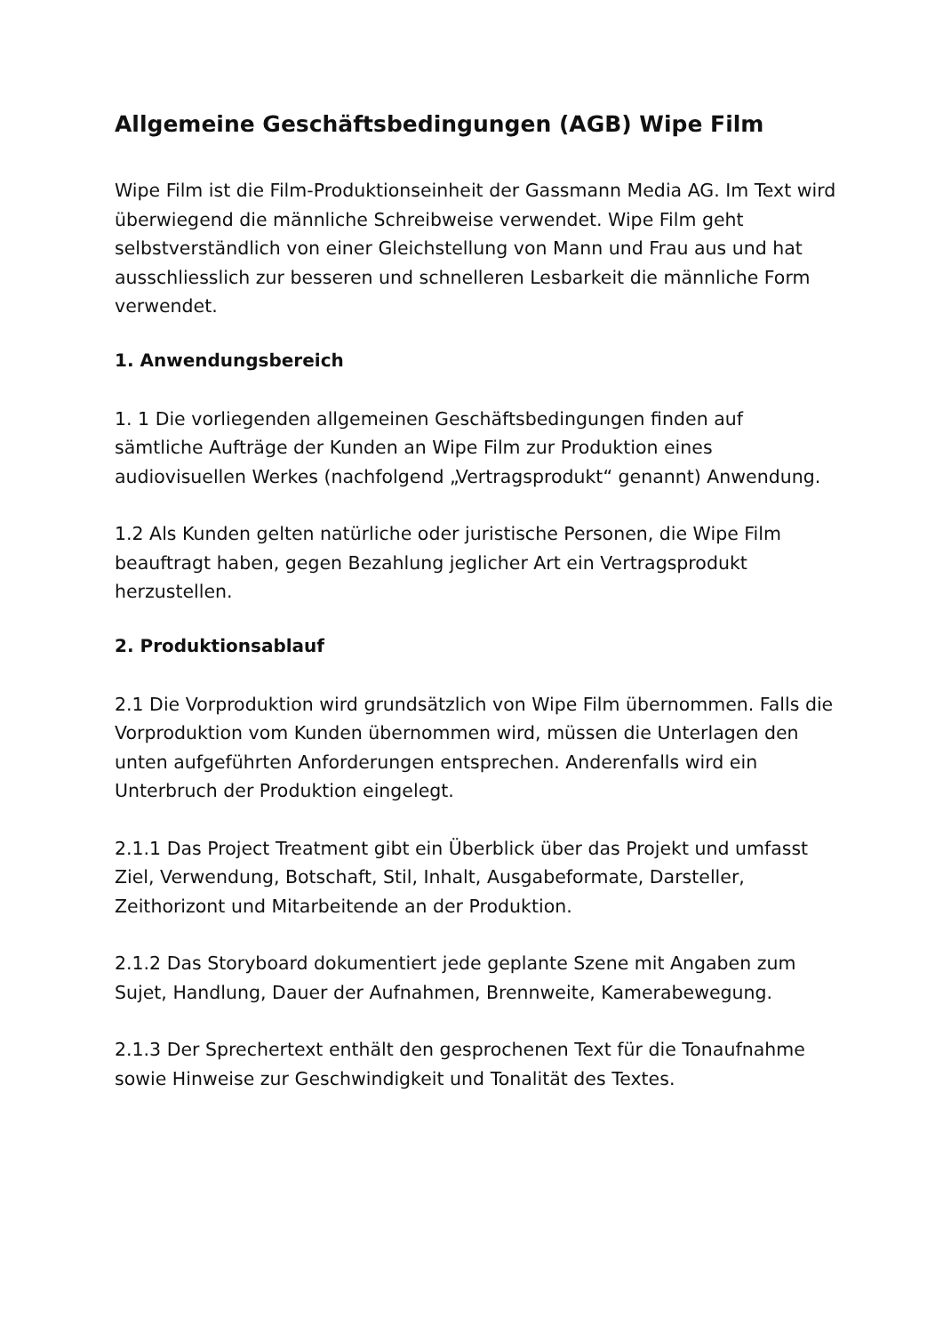Allgemeine Geschäftsbedingungen (AGB) Wipe Film
Wipe Film ist die Film-Produktionseinheit der Gassmann Media AG. Im Text wird überwiegend die männliche Schreibweise verwendet. Wipe Film geht selbstverständlich von einer Gleichstellung von Mann und Frau aus und hat ausschliesslich zur besseren und schnelleren Lesbarkeit die männliche Form verwendet.
1. Anwendungsbereich
1. 1 Die vorliegenden allgemeinen Geschäftsbedingungen finden auf sämtliche Aufträge der Kunden an Wipe Film zur Produktion eines audiovisuellen Werkes (nachfolgend „Vertragsprodukt“ genannt) Anwendung.
1.2 Als Kunden gelten natürliche oder juristische Personen, die Wipe Film beauftragt haben, gegen Bezahlung jeglicher Art ein Vertragsprodukt herzustellen.
2. Produktionsablauf
2.1 Die Vorproduktion wird grundsätzlich von Wipe Film übernommen. Falls die Vorproduktion vom Kunden übernommen wird, müssen die Unterlagen den unten aufgeführten Anforderungen entsprechen. Anderenfalls wird ein Unterbruch der Produktion eingelegt.
2.1.1 Das Project Treatment gibt ein Überblick über das Projekt und umfasst Ziel, Verwendung, Botschaft, Stil, Inhalt, Ausgabeformate, Darsteller, Zeithorizont und Mitarbeitende an der Produktion.
2.1.2 Das Storyboard dokumentiert jede geplante Szene mit Angaben zum Sujet, Handlung, Dauer der Aufnahmen, Brennweite, Kamerabewegung.
2.1.3 Der Sprechertext enthält den gesprochenen Text für die Tonaufnahme sowie Hinweise zur Geschwindigkeit und Tonalität des Textes.